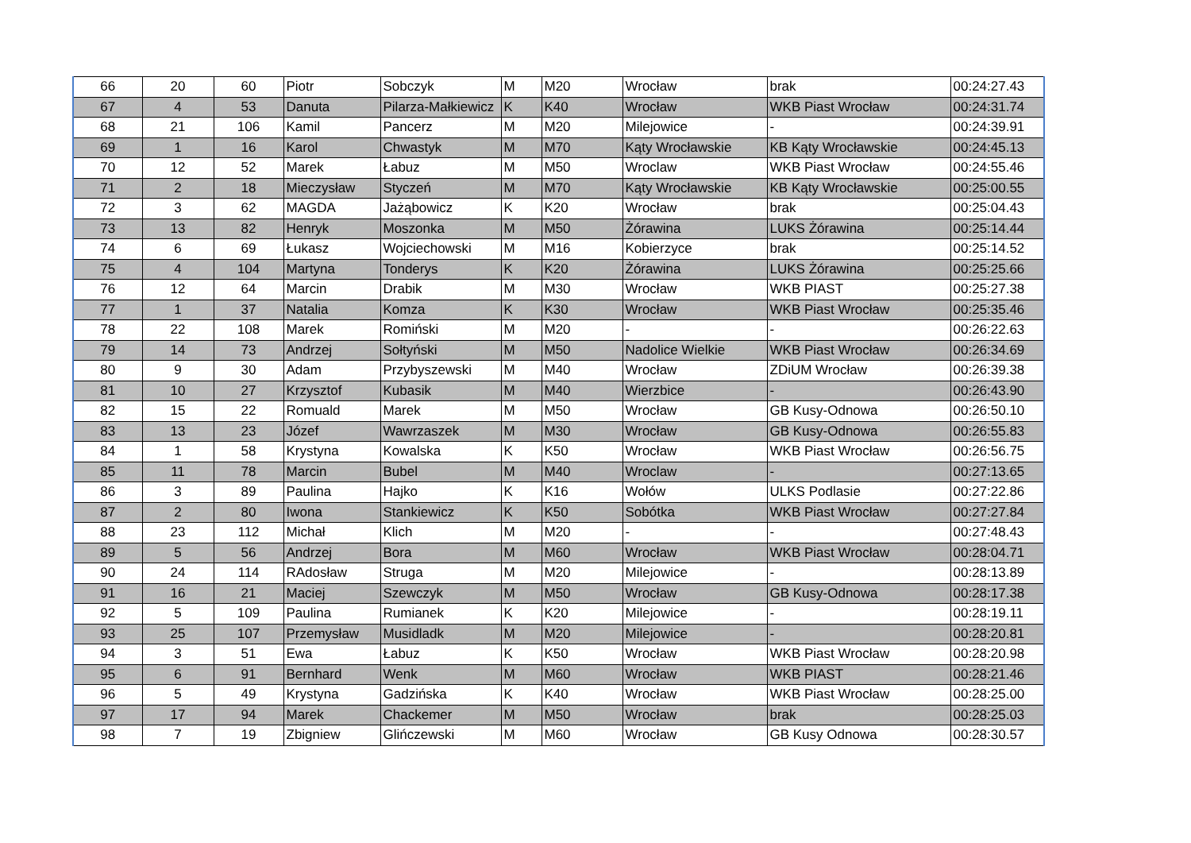| 66 | 20 | 60 | Piotr | Sobczyk | M | M20 | Wrocław | brak | 00:24:27.43 |
| 67 | 4 | 53 | Danuta | Pilarza-Małkiewicz | K | K40 | Wrocław | WKB Piast Wrocław | 00:24:31.74 |
| 68 | 21 | 106 | Kamil | Pancerz | M | M20 | Milejowice | - | 00:24:39.91 |
| 69 | 1 | 16 | Karol | Chwastyk | M | M70 | Kąty Wrocławskie | KB Kąty Wrocławskie | 00:24:45.13 |
| 70 | 12 | 52 | Marek | Łabuz | M | M50 | Wroclaw | WKB Piast Wrocław | 00:24:55.46 |
| 71 | 2 | 18 | Mieczysław | Styczeń | M | M70 | Kąty Wrocławskie | KB Kąty Wrocławskie | 00:25:00.55 |
| 72 | 3 | 62 | MAGDA | Jażąbowicz | K | K20 | Wrocław | brak | 00:25:04.43 |
| 73 | 13 | 82 | Henryk | Moszonka | M | M50 | Żórawina | LUKS Żórawina | 00:25:14.44 |
| 74 | 6 | 69 | Łukasz | Wojciechowski | M | M16 | Kobierzyce | brak | 00:25:14.52 |
| 75 | 4 | 104 | Martyna | Tonderys | K | K20 | Żórawina | LUKS Żórawina | 00:25:25.66 |
| 76 | 12 | 64 | Marcin | Drabik | M | M30 | Wrocław | WKB PIAST | 00:25:27.38 |
| 77 | 1 | 37 | Natalia | Komza | K | K30 | Wrocław | WKB Piast Wrocław | 00:25:35.46 |
| 78 | 22 | 108 | Marek | Romiński | M | M20 | - | - | 00:26:22.63 |
| 79 | 14 | 73 | Andrzej | Sołtyński | M | M50 | Nadolice Wielkie | WKB Piast Wrocław | 00:26:34.69 |
| 80 | 9 | 30 | Adam | Przybyszewski | M | M40 | Wrocław | ZDiUM Wrocław | 00:26:39.38 |
| 81 | 10 | 27 | Krzysztof | Kubasik | M | M40 | Wierzbice | - | 00:26:43.90 |
| 82 | 15 | 22 | Romuald | Marek | M | M50 | Wrocław | GB Kusy-Odnowa | 00:26:50.10 |
| 83 | 13 | 23 | Józef | Wawrzaszek | M | M30 | Wrocław | GB Kusy-Odnowa | 00:26:55.83 |
| 84 | 1 | 58 | Krystyna | Kowalska | K | K50 | Wrocław | WKB Piast Wrocław | 00:26:56.75 |
| 85 | 11 | 78 | Marcin | Bubel | M | M40 | Wroclaw | - | 00:27:13.65 |
| 86 | 3 | 89 | Paulina | Hajko | K | K16 | Wołów | ULKS Podlasie | 00:27:22.86 |
| 87 | 2 | 80 | Iwona | Stankiewicz | K | K50 | Sobótka | WKB Piast Wrocław | 00:27:27.84 |
| 88 | 23 | 112 | Michał | Klich | M | M20 | - | - | 00:27:48.43 |
| 89 | 5 | 56 | Andrzej | Bora | M | M60 | Wrocław | WKB Piast Wrocław | 00:28:04.71 |
| 90 | 24 | 114 | RAdosław | Struga | M | M20 | Milejowice | - | 00:28:13.89 |
| 91 | 16 | 21 | Maciej | Szewczyk | M | M50 | Wrocław | GB Kusy-Odnowa | 00:28:17.38 |
| 92 | 5 | 109 | Paulina | Rumianek | K | K20 | Milejowice | - | 00:28:19.11 |
| 93 | 25 | 107 | Przemysław | Musidladk | M | M20 | Milejowice | - | 00:28:20.81 |
| 94 | 3 | 51 | Ewa | Łabuz | K | K50 | Wrocław | WKB Piast Wrocław | 00:28:20.98 |
| 95 | 6 | 91 | Bernhard | Wenk | M | M60 | Wrocław | WKB PIAST | 00:28:21.46 |
| 96 | 5 | 49 | Krystyna | Gadzińska | K | K40 | Wrocław | WKB Piast Wrocław | 00:28:25.00 |
| 97 | 17 | 94 | Marek | Chackemer | M | M50 | Wrocław | brak | 00:28:25.03 |
| 98 | 7 | 19 | Zbigniew | Glińczewski | M | M60 | Wrocław | GB Kusy Odnowa | 00:28:30.57 |